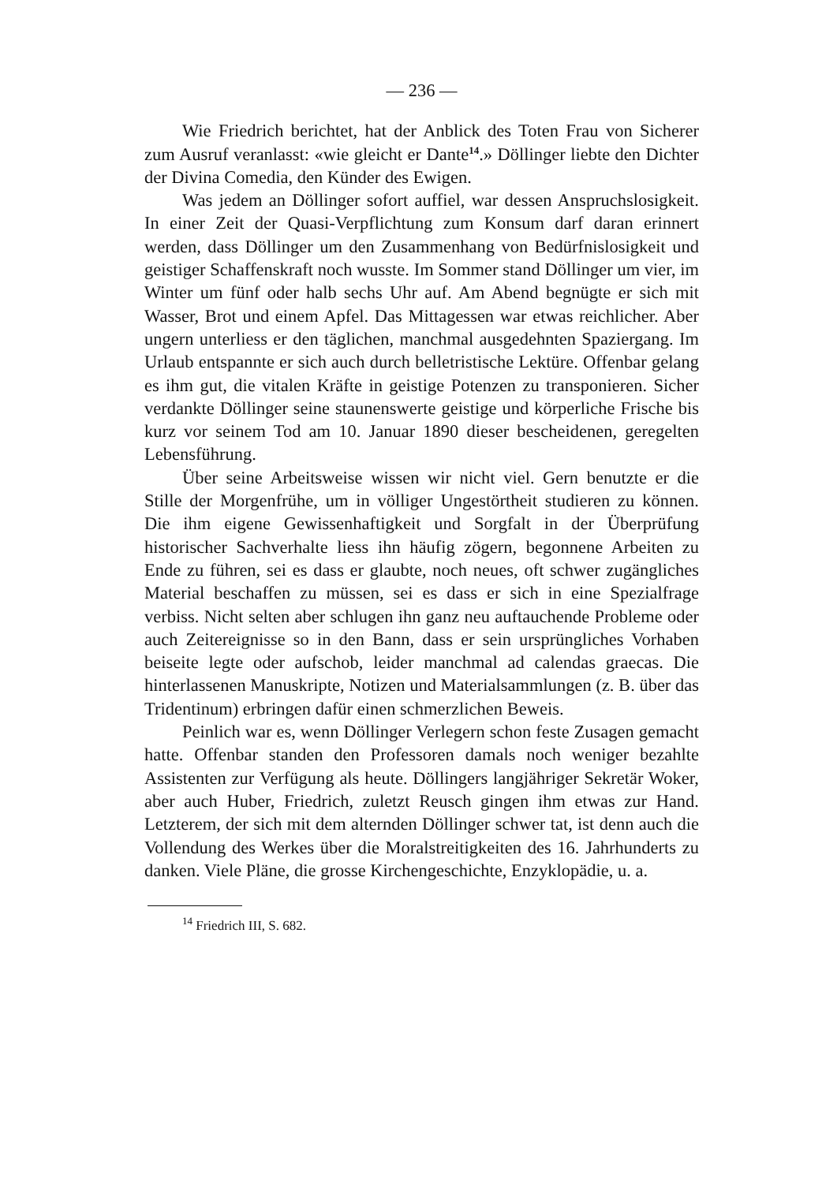— 236 —
Wie Friedrich berichtet, hat der Anblick des Toten Frau von Sicherer zum Ausruf veranlasst: «wie gleicht er Dante<sup>14</sup>.» Döllinger liebte den Dichter der Divina Comedia, den Künder des Ewigen.
Was jedem an Döllinger sofort auffiel, war dessen Anspruchslosigkeit. In einer Zeit der Quasi-Verpflichtung zum Konsum darf daran erinnert werden, dass Döllinger um den Zusammenhang von Bedürfnislosigkeit und geistiger Schaffenskraft noch wusste. Im Sommer stand Döllinger um vier, im Winter um fünf oder halb sechs Uhr auf. Am Abend begnügte er sich mit Wasser, Brot und einem Apfel. Das Mittagessen war etwas reichlicher. Aber ungern unterliess er den täglichen, manchmal ausgedehnten Spaziergang. Im Urlaub entspannte er sich auch durch belletristische Lektüre. Offenbar gelang es ihm gut, die vitalen Kräfte in geistige Potenzen zu transponieren. Sicher verdankte Döllinger seine staunenswerte geistige und körperliche Frische bis kurz vor seinem Tod am 10. Januar 1890 dieser bescheidenen, geregelten Lebensführung.
Über seine Arbeitsweise wissen wir nicht viel. Gern benutzte er die Stille der Morgenfrühe, um in völliger Ungestörtheit studieren zu können. Die ihm eigene Gewissenhaftigkeit und Sorgfalt in der Überprüfung historischer Sachverhalte liess ihn häufig zögern, begonnene Arbeiten zu Ende zu führen, sei es dass er glaubte, noch neues, oft schwer zugängliches Material beschaffen zu müssen, sei es dass er sich in eine Spezialfrage verbiss. Nicht selten aber schlugen ihn ganz neu auftauchende Probleme oder auch Zeitereignisse so in den Bann, dass er sein ursprüngliches Vorhaben beiseite legte oder aufschob, leider manchmal ad calendas graecas. Die hinterlassenen Manuskripte, Notizen und Materialsammlungen (z. B. über das Tridentinum) erbringen dafür einen schmerzlichen Beweis.
Peinlich war es, wenn Döllinger Verlegern schon feste Zusagen gemacht hatte. Offenbar standen den Professoren damals noch weniger bezahlte Assistenten zur Verfügung als heute. Döllingers langjähriger Sekretär Woker, aber auch Huber, Friedrich, zuletzt Reusch gingen ihm etwas zur Hand. Letzterem, der sich mit dem alternden Döllinger schwer tat, ist denn auch die Vollendung des Werkes über die Moralstreitigkeiten des 16. Jahrhunderts zu danken. Viele Pläne, die grosse Kirchengeschichte, Enzyklopädie, u. a.
<sup>14</sup> Friedrich III, S. 682.